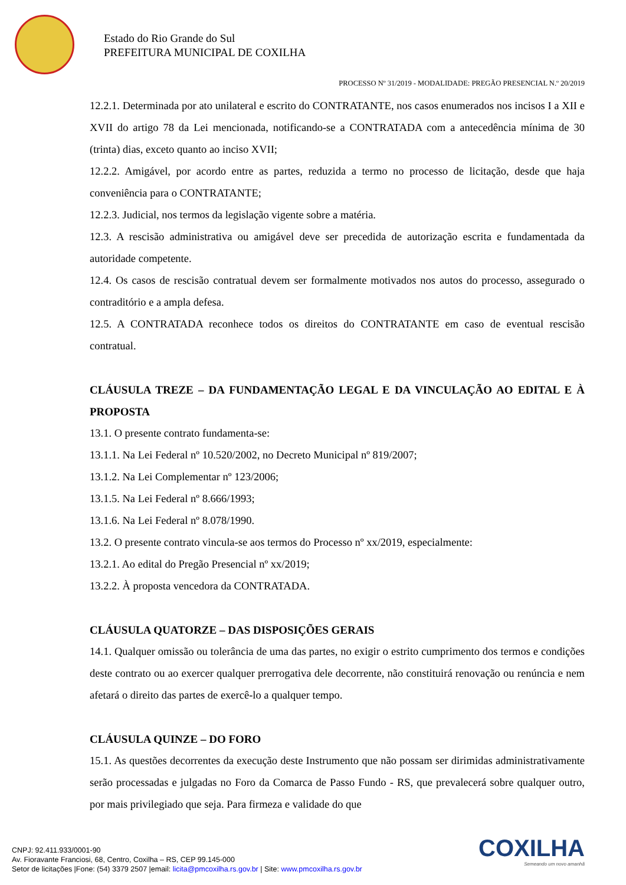Estado do Rio Grande do Sul
PREFEITURA MUNICIPAL DE COXILHA
PROCESSO Nº 31/2019 - MODALIDADE: PREGÃO PRESENCIAL N.º 20/2019
12.2.1. Determinada por ato unilateral e escrito do CONTRATANTE, nos casos enumerados nos incisos I a XII e XVII do artigo 78 da Lei mencionada, notificando-se a CONTRATADA com a antecedência mínima de 30 (trinta) dias, exceto quanto ao inciso XVII;
12.2.2. Amigável, por acordo entre as partes, reduzida a termo no processo de licitação, desde que haja conveniência para o CONTRATANTE;
12.2.3. Judicial, nos termos da legislação vigente sobre a matéria.
12.3. A rescisão administrativa ou amigável deve ser precedida de autorização escrita e fundamentada da autoridade competente.
12.4. Os casos de rescisão contratual devem ser formalmente motivados nos autos do processo, assegurado o contraditório e a ampla defesa.
12.5. A CONTRATADA reconhece todos os direitos do CONTRATANTE em caso de eventual rescisão contratual.
CLÁUSULA TREZE – DA FUNDAMENTAÇÃO LEGAL E DA VINCULAÇÃO AO EDITAL E À PROPOSTA
13.1. O presente contrato fundamenta-se:
13.1.1. Na Lei Federal nº 10.520/2002, no Decreto Municipal nº 819/2007;
13.1.2. Na Lei Complementar nº 123/2006;
13.1.5. Na Lei Federal nº 8.666/1993;
13.1.6. Na Lei Federal nº 8.078/1990.
13.2. O presente contrato vincula-se aos termos do Processo nº xx/2019, especialmente:
13.2.1. Ao edital do Pregão Presencial nº xx/2019;
13.2.2. À proposta vencedora da CONTRATADA.
CLÁUSULA QUATORZE – DAS DISPOSIÇÕES GERAIS
14.1. Qualquer omissão ou tolerância de uma das partes, no exigir o estrito cumprimento dos termos e condições deste contrato ou ao exercer qualquer prerrogativa dele decorrente, não constituirá renovação ou renúncia e nem afetará o direito das partes de exercê-lo a qualquer tempo.
CLÁUSULA QUINZE – DO FORO
15.1. As questões decorrentes da execução deste Instrumento que não possam ser dirimidas administrativamente serão processadas e julgadas no Foro da Comarca de Passo Fundo - RS, que prevalecerá sobre qualquer outro, por mais privilegiado que seja. Para firmeza e validade do que
CNPJ: 92.411.933/0001-90
Av. Fioravante Franciosi, 68, Centro, Coxilha – RS, CEP 99.145-000
Setor de licitações |Fone: (54) 3379 2507 |email: licita@pmcoxilha.rs.gov.br | Site: www.pmcoxilha.rs.gov.br
COXILHA
Semeando um novo amanhã